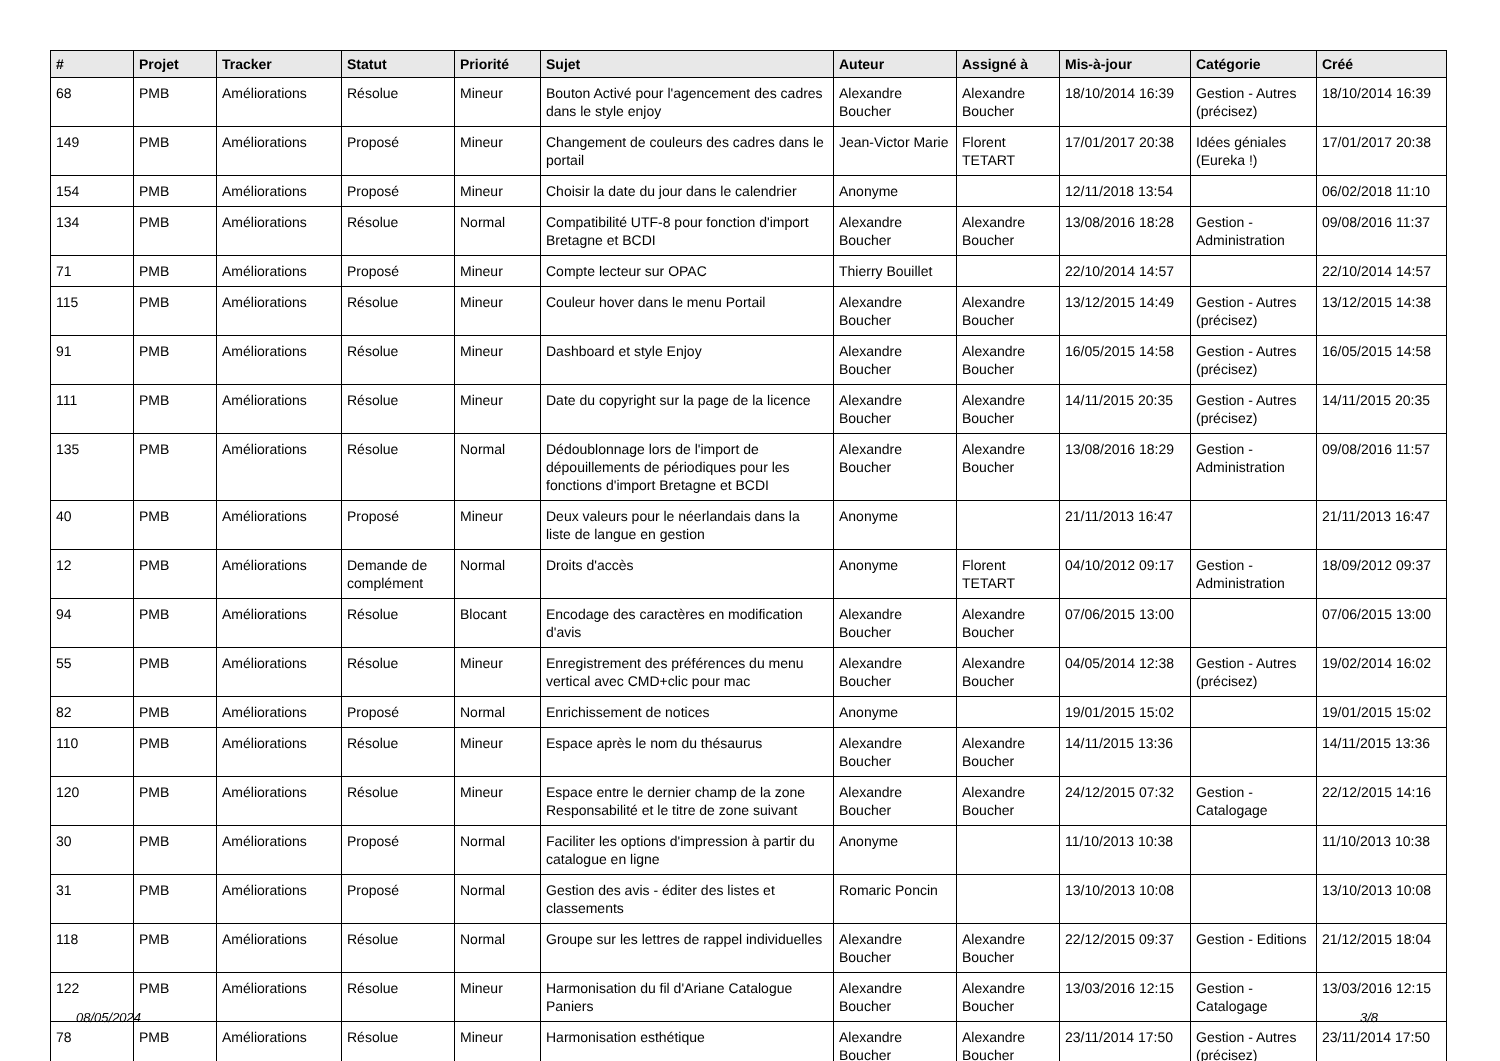| # | Projet | Tracker | Statut | Priorité | Sujet | Auteur | Assigné à | Mis-à-jour | Catégorie | Créé |
| --- | --- | --- | --- | --- | --- | --- | --- | --- | --- | --- |
| 68 | PMB | Améliorations | Résolue | Mineur | Bouton Activé pour l'agencement des cadres dans le style enjoy | Alexandre Boucher | Alexandre Boucher | 18/10/2014 16:39 | Gestion - Autres (précisez) | 18/10/2014 16:39 |
| 149 | PMB | Améliorations | Proposé | Mineur | Changement de couleurs des cadres dans le portail | Jean-Victor Marie | Florent TETART | 17/01/2017 20:38 | Idées géniales (Eureka !) | 17/01/2017 20:38 |
| 154 | PMB | Améliorations | Proposé | Mineur | Choisir la date du jour dans le calendrier | Anonyme | | 12/11/2018 13:54 | | 06/02/2018 11:10 |
| 134 | PMB | Améliorations | Résolue | Normal | Compatibilité UTF-8 pour fonction d'import Bretagne et BCDI | Alexandre Boucher | Alexandre Boucher | 13/08/2016 18:28 | Gestion - Administration | 09/08/2016 11:37 |
| 71 | PMB | Améliorations | Proposé | Mineur | Compte lecteur sur OPAC | Thierry Bouillet | | 22/10/2014 14:57 | | 22/10/2014 14:57 |
| 115 | PMB | Améliorations | Résolue | Mineur | Couleur hover dans le menu Portail | Alexandre Boucher | Alexandre Boucher | 13/12/2015 14:49 | Gestion - Autres (précisez) | 13/12/2015 14:38 |
| 91 | PMB | Améliorations | Résolue | Mineur | Dashboard et style Enjoy | Alexandre Boucher | Alexandre Boucher | 16/05/2015 14:58 | Gestion - Autres (précisez) | 16/05/2015 14:58 |
| 111 | PMB | Améliorations | Résolue | Mineur | Date du copyright sur la page de la licence | Alexandre Boucher | Alexandre Boucher | 14/11/2015 20:35 | Gestion - Autres (précisez) | 14/11/2015 20:35 |
| 135 | PMB | Améliorations | Résolue | Normal | Dédoublonnage lors de l'import de dépouillements de périodiques pour les fonctions d'import Bretagne et BCDI | Alexandre Boucher | Alexandre Boucher | 13/08/2016 18:29 | Gestion - Administration | 09/08/2016 11:57 |
| 40 | PMB | Améliorations | Proposé | Mineur | Deux valeurs pour le néerlandais dans la liste de langue en gestion | Anonyme | | 21/11/2013 16:47 | | 21/11/2013 16:47 |
| 12 | PMB | Améliorations | Demande de complément | Normal | Droits d'accès | Anonyme | Florent TETART | 04/10/2012 09:17 | Gestion - Administration | 18/09/2012 09:37 |
| 94 | PMB | Améliorations | Résolue | Blocant | Encodage des caractères en modification d'avis | Alexandre Boucher | Alexandre Boucher | 07/06/2015 13:00 | | 07/06/2015 13:00 |
| 55 | PMB | Améliorations | Résolue | Mineur | Enregistrement des préférences du menu vertical avec CMD+clic pour mac | Alexandre Boucher | Alexandre Boucher | 04/05/2014 12:38 | Gestion - Autres (précisez) | 19/02/2014 16:02 |
| 82 | PMB | Améliorations | Proposé | Normal | Enrichissement de notices | Anonyme | | 19/01/2015 15:02 | | 19/01/2015 15:02 |
| 110 | PMB | Améliorations | Résolue | Mineur | Espace après le nom du thésaurus | Alexandre Boucher | Alexandre Boucher | 14/11/2015 13:36 | | 14/11/2015 13:36 |
| 120 | PMB | Améliorations | Résolue | Mineur | Espace entre le dernier champ de la zone Responsabilité et le titre de zone suivant | Alexandre Boucher | Alexandre Boucher | 24/12/2015 07:32 | Gestion - Catalogage | 22/12/2015 14:16 |
| 30 | PMB | Améliorations | Proposé | Normal | Faciliter les options d'impression à partir du catalogue en ligne | Anonyme | | 11/10/2013 10:38 | | 11/10/2013 10:38 |
| 31 | PMB | Améliorations | Proposé | Normal | Gestion des avis - éditer des listes et classements | Romaric Poncin | | 13/10/2013 10:08 | | 13/10/2013 10:08 |
| 118 | PMB | Améliorations | Résolue | Normal | Groupe sur les lettres de rappel individuelles | Alexandre Boucher | Alexandre Boucher | 22/12/2015 09:37 | Gestion - Editions | 21/12/2015 18:04 |
| 122 | PMB | Améliorations | Résolue | Mineur | Harmonisation du fil d'Ariane Catalogue Paniers | Alexandre Boucher | Alexandre Boucher | 13/03/2016 12:15 | Gestion - Catalogage | 13/03/2016 12:15 |
| 78 | PMB | Améliorations | Résolue | Mineur | Harmonisation esthétique | Alexandre Boucher | Alexandre Boucher | 23/11/2014 17:50 | Gestion - Autres (précisez) | 23/11/2014 17:50 |
08/05/2024 3/8